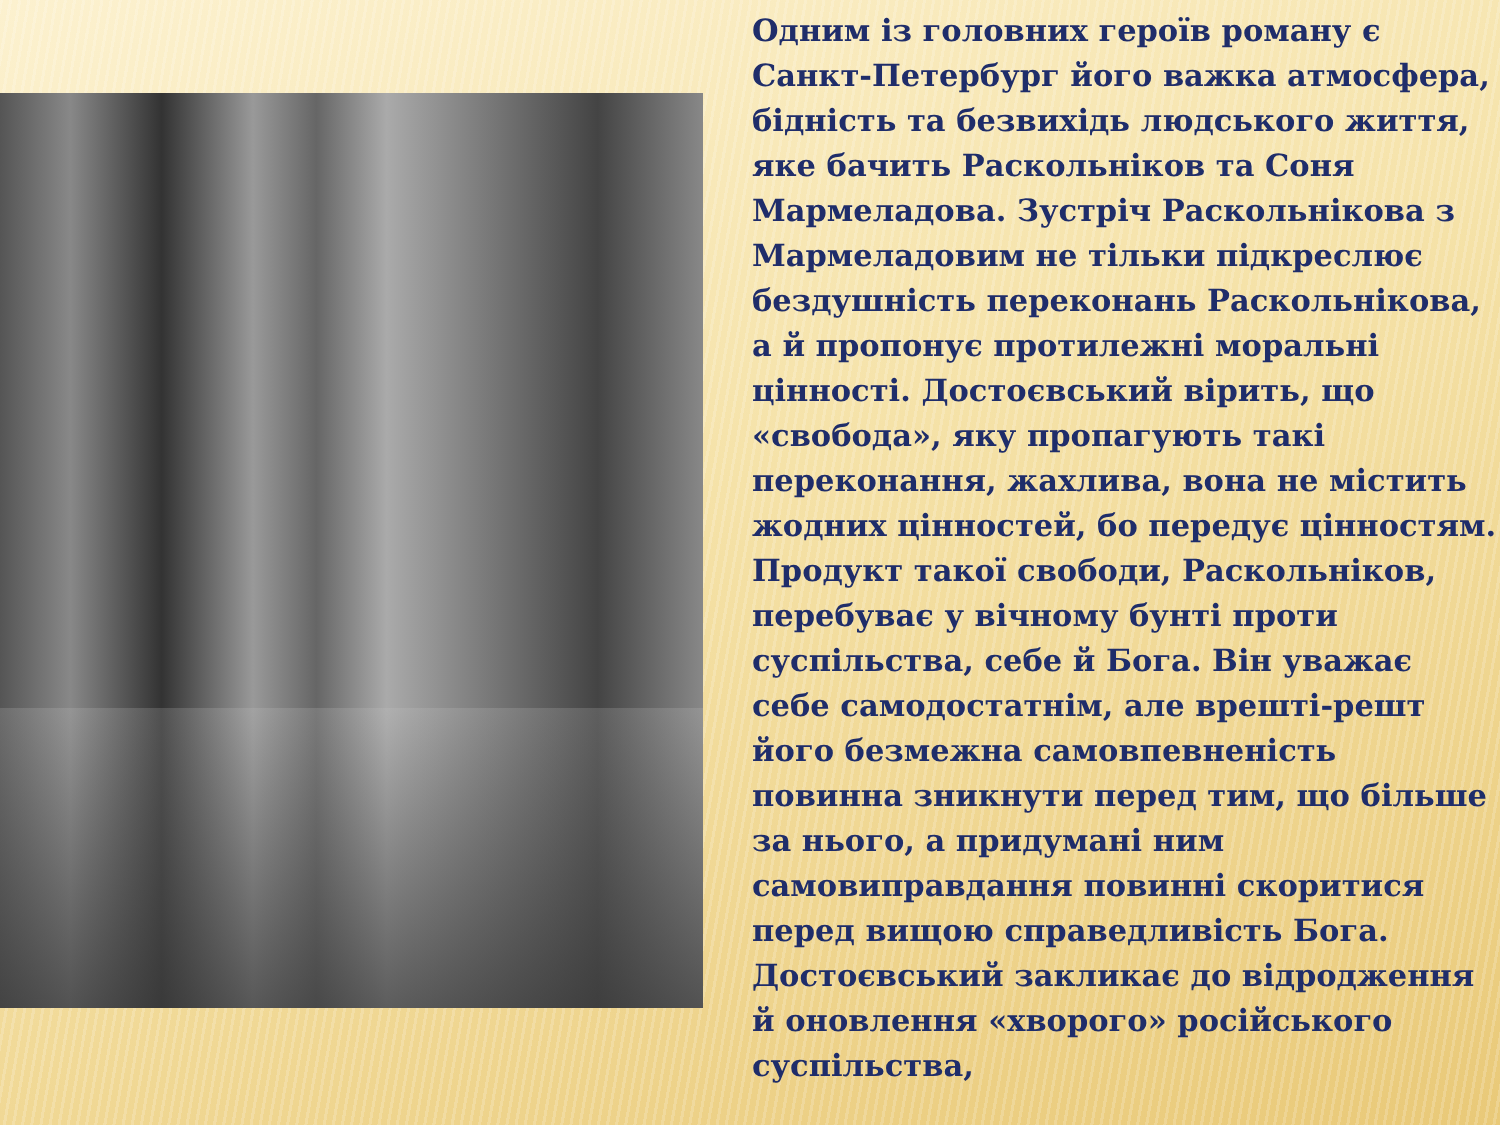Одним із головних героїв роману є Санкт-Петербург його важка атмосфера, бідність та безвихідь людського життя, яке бачить Раскольніков та Соня Мармеладова. Зустріч Раскольнікова з Мармеладовим не тільки підкреслює бездушність переконань Раскольнікова, а й пропонує протилежні моральні цінності. Достоєвський вірить, що «свобода», яку пропагують такі переконання, жахлива, вона не містить жодних цінностей, бо передує цінностям. Продукт такої свободи, Раскольніков, перебуває у вічному бунті проти суспільства, себе й Бога. Він уважає себе самодостатнім, але врешті-решт його безмежна самовпевненість повинна зникнути перед тим, що більше за нього, а придумані ним самовиправдання повинні скоритися перед вищою справедливість Бога. Достоєвський закликає до відродження й оновлення «хворого» російського суспільства,